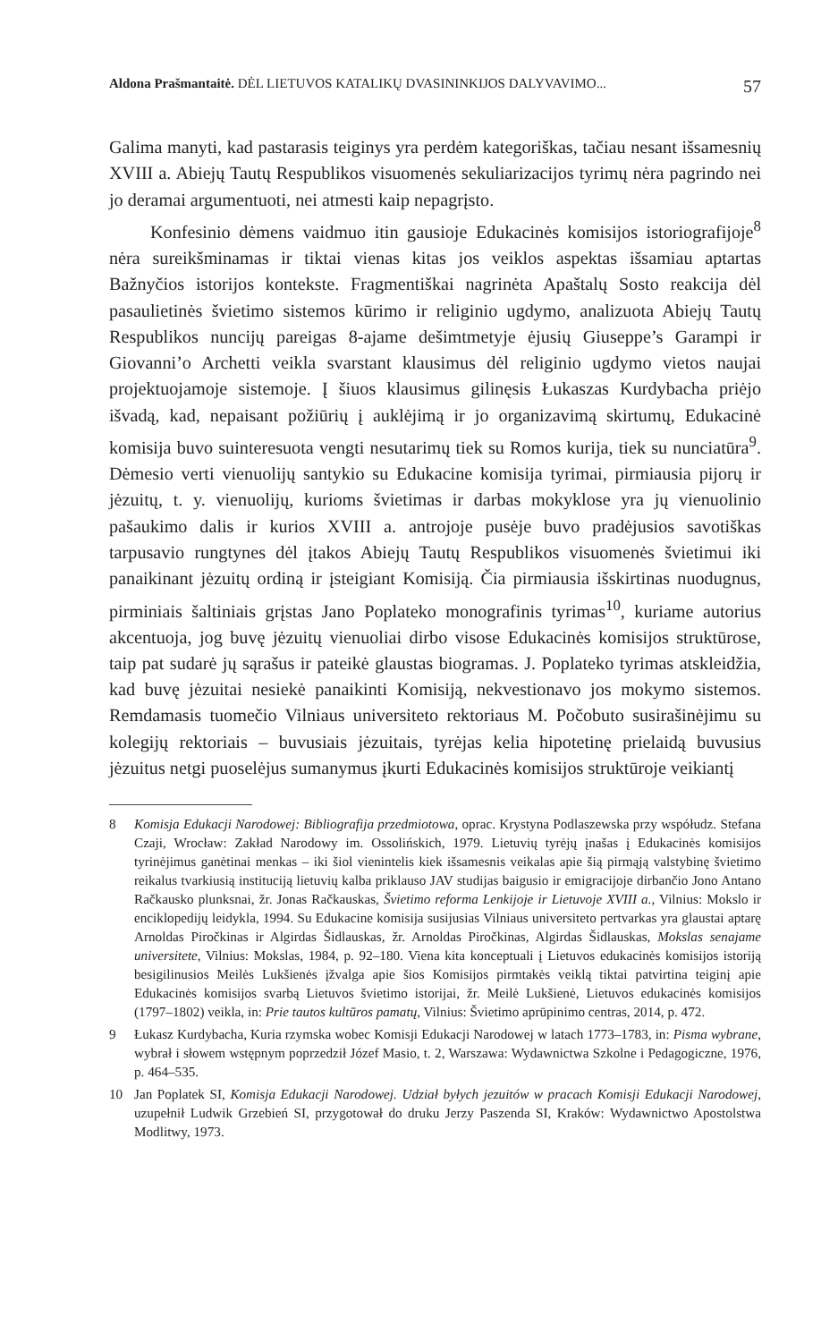Aldona Prašmantaitė. DĖL LIETUVOS KATALIKŲ DVASININKIJOS DALYVAVIMO... 57
Galima manyti, kad pastarasis teiginys yra perdėm kategoriškas, tačiau nesant išsamesnių XVIII a. Abiejų Tautų Respublikos visuomenės sekuliarizacijos tyrimų nėra pagrindo nei jo deramai argumentuoti, nei atmesti kaip nepagrįsto.
Konfesinio dėmens vaidmuo itin gausioje Edukacinės komisijos istoriografijoje<sup>8</sup> nėra sureikšminamas ir tiktai vienas kitas jos veiklos aspektas išsamiau aptartas Bažnyčios istorijos kontekste. Fragmentiškai nagrinėta Apaštalų Sosto reakcija dėl pasaulietinės švietimo sistemos kūrimo ir religinio ugdymo, analizuota Abiejų Tautų Respublikos nuncijų pareigas 8-ajame dešimtmetyje ėjusių Giuseppe’s Garampi ir Giovanni’o Archetti veikla svarstant klausimus dėl religinio ugdymo vietos naujai projektuojamoje sistemoje. Į šiuos klausimus gilinęsis Łukaszas Kurdybacha priėjo išvadą, kad, nepaisant požiūrių į auklėjimą ir jo organizavimą skirtumų, Edukacinė komisija buvo suinteresuota vengti nesutarimų tiek su Romos kurija, tiek su nunciatūra<sup>9</sup>. Dėmesio verti vienuolijų santykio su Edukacine komisija tyrimai, pirmiausia pijorų ir jėzuitų, t. y. vienuolijų, kurioms švietimas ir darbas mokyklose yra jų vienuolinio pašaukimo dalis ir kurios XVIII a. antrojoje pusėje buvo pradėjusios savotiškas tarpusavio rungtynes dėl įtakos Abiejų Tautų Respublikos visuomenės švietimui iki panaikinant jėzuitų ordiną ir įsteigiant Komisiją. Čia pirmiausia išskirtinas nuodugnus, pirminiais šaltiniais grįstas Jano Poplateko monografinis tyrimas<sup>10</sup>, kuriame autorius akcentuoja, jog buvę jėzuitų vienuoliai dirbo visose Edukacinės komisijos struktūrose, taip pat sudarė jų sąrašus ir pateikė glaustas biogramas. J. Poplateko tyrimas atskleidžia, kad buvę jėzuitai nesiekė panaikinti Komisiją, nekvestionavo jos mokymo sistemos. Remdamasis tuomečio Vilniaus universiteto rektoriaus M. Počobuto susirašinėjimu su kolegijų rektoriais – buvusiais jėzuitais, tyrėjas kelia hipotetinę prielaidą buvusius jėzuitus netgi puoselėjus sumanymus įkurti Edukacinės komisijos struktūroje veikiantį
8 Komisja Edukacji Narodowej: Bibliografija przedmiotowa, oprac. Krystyna Podlaszewska przy współudz. Stefana Czaji, Wrocław: Zakład Narodowy im. Ossolińskich, 1979. Lietuvių tyrėjų įnašas į Edukacinės komisijos tyrinėjimus ganėtinai menkas – iki šiol vienintelis kiek išsamesnis veikalas apie šią pirmąją valstybinę švietimo reikalus tvarkiusią instituciją lietuvių kalba priklauso JAV studijas baigusio ir emigracijoje dirbančio Jono Antano Račkausko plunksnai, žr. Jonas Račkauskas, Švietimo reforma Lenkijoje ir Lietuvoje XVIII a., Vilnius: Mokslo ir enciklopedijų leidykla, 1994. Su Edukacine komisija susijusias Vilniaus universiteto pertvarkas yra glaustai aptarę Arnoldas Piročkinas ir Algirdas Šidlauskas, žr. Arnoldas Piročkinas, Algirdas Šidlauskas, Mokslas senajame universitete, Vilnius: Mokslas, 1984, p. 92–180. Viena kita konceptuali į Lietuvos edukacinės komisijos istoriją besigilinusios Meilės Lukšienės įžvalga apie šios Komisijos pirmtakės veiklą tiktai patvirtina teiginį apie Edukacinės komisijos svarbą Lietuvos švietimo istorijai, žr. Meilė Lukšienė, Lietuvos edukacinės komisijos (1797–1802) veikla, in: Prie tautos kultūros pamatų, Vilnius: Švietimo aprūpinimo centras, 2014, p. 472.
9 Łukasz Kurdybacha, Kuria rzymska wobec Komisji Edukacji Narodowej w latach 1773–1783, in: Pisma wybrane, wybrał i słowem wstępnym poprzedził Józef Masio, t. 2, Warszawa: Wydawnictwa Szkolne i Pedagogiczne, 1976, p. 464–535.
10 Jan Poplatek SI, Komisja Edukacji Narodowej. Udział byłych jezuitów w pracach Komisji Edukacji Narodowej, uzupełnił Ludwik Grzebień SI, przygotował do druku Jerzy Paszenda SI, Kraków: Wydawnictwo Apostolstwa Modlitwy, 1973.